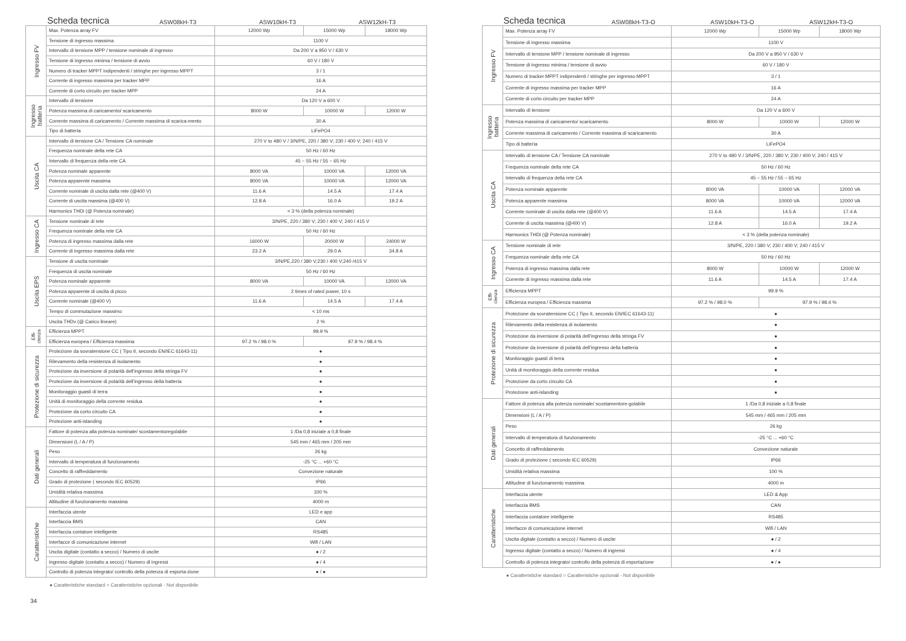Scheda tecnica
ASW08kH-T3
ASW10kH-T3
ASW12kH-T3
| Ingresso FV | Max. Potenza array FV | 12000 Wp | 15000 Wp | 18000 Wp |
| | Tensione di ingresso massima | 1100 V | | |
| | Intervallo di tensione MPP / tensione nominale di ingresso | Da 200 V a 950 V / 630 V | | |
| | Tensione di ingresso minima / tensione di avvio | 60 V / 180 V | | |
| | Numero di tracker MPPT indipendenti / stringhe per ingresso MPPT | 3 / 1 | | |
| | Corrente di ingresso massima per tracker MPP | 16 A | | |
| | Corrente di corto circuito per tracker MPP | 24 A | | |
| Ingresso batteria | Intervallo di tensione | Da 120 V a 600 V | | |
| | Potenza massima di caricamento/ scaricamento | 8000 W | 10000 W | 12000 W |
| | Corrente massima di caricamento / Corrente massima di scarica-mento | 30 A | | |
| | Tipo di batteria | LiFePO4 | | |
| Uscita CA | Intervallo di tensione CA / Tensione CA nominale | 270 V to 480 V / 3/N/PE, 220 / 380 V; 230 / 400 V; 240 / 415 V | | |
| | Frequenza nominale della rete CA | 50 Hz / 60 Hz | | |
| | Intervallo di frequenza della rete CA | 45 ~ 55 Hz / 55 ~ 65 Hz | | |
| | Potenza nominale apparente | 8000 VA | 10000 VA | 12000 VA |
| | Potenza apparente massima | 8000 VA | 10000 VA | 12000 VA |
| | Corrente nominale di uscita dalla rete (@400 V) | 11.6 A | 14.5 A | 17.4 A |
| | Corrente di uscita massima (@400 V) | 12.8 A | 16.0 A | 19.2 A |
| | Harmonics THDi (@ Potenza nominale) | < 3 % (della potenza nominale) | | |
| Ingresso CA | Tensione nominale di rete | 3/N/PE, 220 / 380 V; 230 / 400 V; 240 / 415 V | | |
| | Frequenza nominale della rete CA | 50 Hz / 60 Hz | | |
| | Potenza di ingresso massima dalla rete | 16000 W | 20000 W | 24000 W |
| | Corrente di ingresso massima dalla rete | 23.2 A | 29.0 A | 34.8 A |
| Uscita EPS | Tensione di uscita nominale | 3/N/PE,220 / 380 V;230 / 400 V;240 /415 V | | |
| | Frequenza di uscita nominale | 50 Hz / 60 Hz | | |
| | Potenza nominale apparente | 8000 VA | 10000 VA | 12000 VA |
| | Potenza apparente di uscita di picco | 2 times of rated power, 10 s | | |
| | Corrente nominale (@400 V) | 11.6 A | 14.5 A | 17.4 A |
| | Tempo di commutazione massimo | < 10 ms | | |
| | Uscita THDv (@ Carico lineare) | 2 % | | |
| Effi-cienza | Efficienza MPPT | 99.9 % | | |
| | Efficienza europea / Efficienza massima | 97.2 % / 98.0 % | 97.9 % / 98.4 % | |
| Protezione di sicurezza | Protezione da sovratensione CC ( Tipo II, secondo EN/IEC 61643-11) | ● | | |
| | Rilevamento della resistenza di isolamento | ● | | |
| | Protezione da inversione di polarità dell'ingresso della stringa FV | ● | | |
| | Protezione da inversione di polarità dell'ingresso della batteria | ● | | |
| | Monitoraggio guasti di terra | ● | | |
| | Unità di monitoraggio della corrente residua | ● | | |
| | Protezione da corto circuito CA | ● | | |
| | Protezione anti-islanding | ● | | |
| Dati generali | Fattore di potenza alla potenza nominale/ scostamentoregolabile | 1 /Da 0,8 iniziale a 0,8 finale | | |
| | Dimensioni (L / A / P) | 545 mm / 465 mm / 205 mm | | |
| | Peso | 26 kg | | |
| | Intervallo di temperatura di funzionamento | -25 °C ... +60 °C | | |
| | Concetto di raffreddamento | Convezione naturale | | |
| | Grado di protezione ( secondo IEC 60529) | IP66 | | |
| | Umidità relativa massima | 100 % | | |
| | Altitudine di funzionamento massima | 4000 m | | |
| Caratteristiche | Interfaccia utente | LED e app | | |
| | Interfaccia BMS | CAN | | |
| | Interfaccia contatore intelligente | RS485 | | |
| | Interfacce di comunicazione internet | Wifi / LAN | | |
| | Uscita digitale (contatto a secco) / Numero di uscite | ● / 2 | | |
| | Ingresso digitale (contatto a secco) / Numero di ingressi | ● / 4 | | |
| | Controllo di potenza integrato/ controllo della potenza di esporta-zione | ● / ● | | |
● Caratteristiche standard ○ Caratteristiche opzionali - Not disponibile
34
Scheda tecnica
ASW08kH-T3-O
ASW10kH-T3-O
ASW12kH-T3-O
| Ingresso FV | Max. Potenza array FV | 12000 Wp | 15000 Wp | 18000 Wp |
| | Tensione di ingresso massima | 1100 V | | |
| | Intervallo di tensione MPP / tensione nominale di ingresso | Da 200 V a 950 V / 630 V | | |
| | Tensione di ingresso minima / tensione di avvio | 60 V / 180 V | | |
| | Numero di tracker MPPT indipendenti / stringhe per ingresso MPPT | 3 / 1 | | |
| | Corrente di ingresso massima per tracker MPP | 16 A | | |
| | Corrente di corto circuito per tracker MPP | 24 A | | |
| Ingresso batteria | Intervallo di tensione | Da 120 V a 600 V | | |
| | Potenza massima di caricamento/ scaricamento | 8000 W | 10000 W | 12000 W |
| | Corrente massima di caricamento / Corrente massima di scaricamento | 30 A | | |
| | Tipo di batteria | LiFePO4 | | |
| Uscita CA | Intervallo di tensione CA / Tensione CA nominale | 270 V to 480 V / 3/N/PE, 220 / 380 V; 230 / 400 V; 240 / 415 V | | |
| | Frequenza nominale della rete CA | 50 Hz / 60 Hz | | |
| | Intervallo di frequenza della rete CA | 45 ~ 55 Hz / 55 ~ 65 Hz | | |
| | Potenza nominale apparente | 8000 VA | 10000 VA | 12000 VA |
| | Potenza apparente massima | 8000 VA | 10000 VA | 12000 VA |
| | Corrente nominale di uscita dalla rete (@400 V) | 11.6 A | 14.5 A | 17.4 A |
| | Corrente di uscita massima (@400 V) | 12.8 A | 16.0 A | 19.2 A |
| | Harmonics THDi (@ Potenza nominale) | < 3 % (della potenza nominale) | | |
| Ingresso CA | Tensione nominale di rete | 3/N/PE, 220 / 380 V; 230 / 400 V; 240 / 415 V | | |
| | Frequenza nominale della rete CA | 50 Hz / 60 Hz | | |
| | Potenza di ingresso massima dalla rete | 8000 W | 10000 W | 12000 W |
| | Corrente di ingresso massima dalla rete | 11.6 A | 14.5 A | 17.4 A |
| Effi-cienza | Efficienza MPPT | 99.9 % | | |
| | Efficienza europea / Efficienza massima | 97.2 % / 98.0 % | 97.9 % / 98.4 % | |
| Protezione di sicurezza | Protezione da sovratensione CC ( Tipo II, secondo EN/IEC 61643-11) | ● | | |
| | Rilevamento della resistenza di isolamento | ● | | |
| | Protezione da inversione di polarità dell'ingresso della stringa FV | ● | | |
| | Protezione da inversione di polarità dell'ingresso della batteria | ● | | |
| | Monitoraggio guasti di terra | ● | | |
| | Unità di monitoraggio della corrente residua | ● | | |
| | Protezione da corto circuito CA | ● | | |
| | Protezione anti-islanding | ● | | |
| Dati generali | Fattore di potenza alla potenza nominale/ scostamentore-golabile | 1 /Da 0,8 iniziale a 0,8 finale | | |
| | Dimensioni (L / A / P) | 545 mm / 465 mm / 205 mm | | |
| | Peso | 26 kg | | |
| | Intervallo di temperatura di funzionamento | -25 °C ... +60 °C | | |
| | Concetto di raffreddamento | Convezione naturale | | |
| | Grado di protezione ( secondo IEC 60529) | IP66 | | |
| | Umidità relativa massima | 100 % | | |
| | Altitudine di funzionamento massima | 4000 m | | |
| Caratteristiche | Interfaccia utente | LED & App | | |
| | Interfaccia BMS | CAN | | |
| | Interfaccia contatore intelligente | RS485 | | |
| | Interfacce di comunicazione internet | Wifi / LAN | | |
| | Uscita digitale (contatto a secco) / Numero di uscite | ● / 2 | | |
| | Ingresso digitale (contatto a secco) / Numero di ingressi | ● / 4 | | |
| | Controllo di potenza integrato/ controllo della potenza di esportazione | ● / ● | | |
● Caratteristiche standard ○ Caratteristiche opzionali - Not disponibile